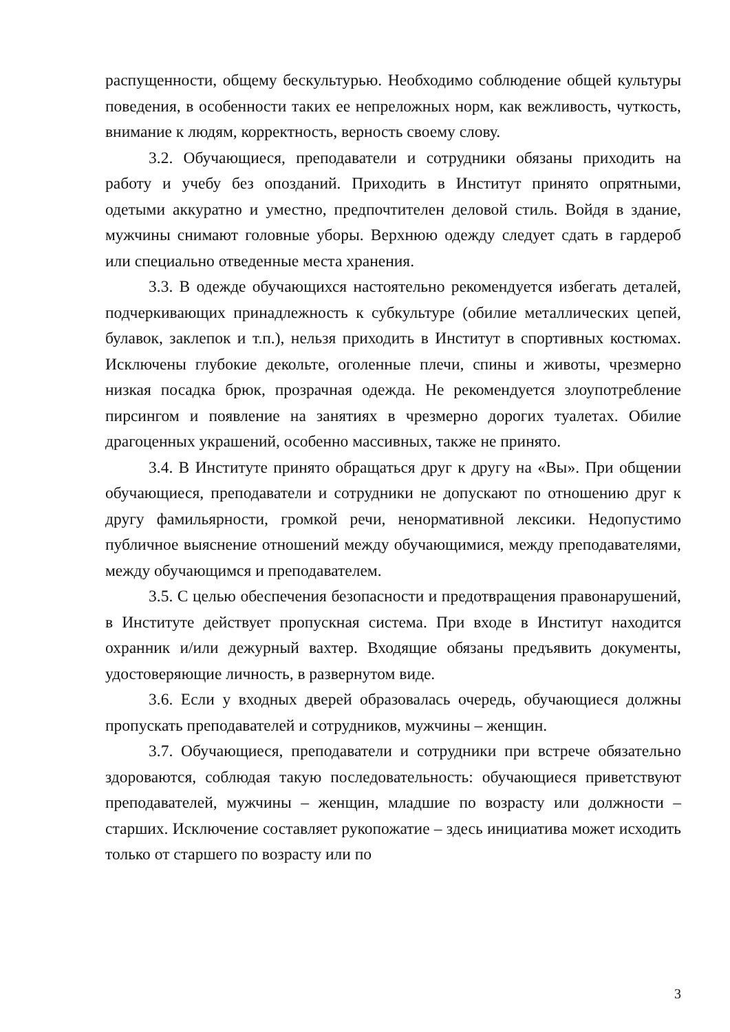распущенности, общему бескультурью. Необходимо соблюдение общей культуры поведения, в особенности таких ее непреложных норм, как вежливость, чуткость, внимание к людям, корректность, верность своему слову.
3.2. Обучающиеся, преподаватели и сотрудники обязаны приходить на работу и учебу без опозданий. Приходить в Институт принято опрятными, одетыми аккуратно и уместно, предпочтителен деловой стиль. Войдя в здание, мужчины снимают головные уборы. Верхнюю одежду следует сдать в гардероб или специально отведенные места хранения.
3.3. В одежде обучающихся настоятельно рекомендуется избегать деталей, подчеркивающих принадлежность к субкультуре (обилие металлических цепей, булавок, заклепок и т.п.), нельзя приходить в Институт в спортивных костюмах. Исключены глубокие декольте, оголенные плечи, спины и животы, чрезмерно низкая посадка брюк, прозрачная одежда. Не рекомендуется злоупотребление пирсингом и появление на занятиях в чрезмерно дорогих туалетах. Обилие драгоценных украшений, особенно массивных, также не принято.
3.4. В Институте принято обращаться друг к другу на «Вы». При общении обучающиеся, преподаватели и сотрудники не допускают по отношению друг к другу фамильярности, громкой речи, ненормативной лексики. Недопустимо публичное выяснение отношений между обучающимися, между преподавателями, между обучающимся и преподавателем.
3.5. С целью обеспечения безопасности и предотвращения правонарушений, в Институте действует пропускная система. При входе в Институт находится охранник и/или дежурный вахтер. Входящие обязаны предъявить документы, удостоверяющие личность, в развернутом виде.
3.6. Если у входных дверей образовалась очередь, обучающиеся должны пропускать преподавателей и сотрудников, мужчины – женщин.
3.7. Обучающиеся, преподаватели и сотрудники при встрече обязательно здороваются, соблюдая такую последовательность: обучающиеся приветствуют преподавателей, мужчины – женщин, младшие по возрасту или должности – старших. Исключение составляет рукопожатие – здесь инициатива может исходить только от старшего по возрасту или по
3